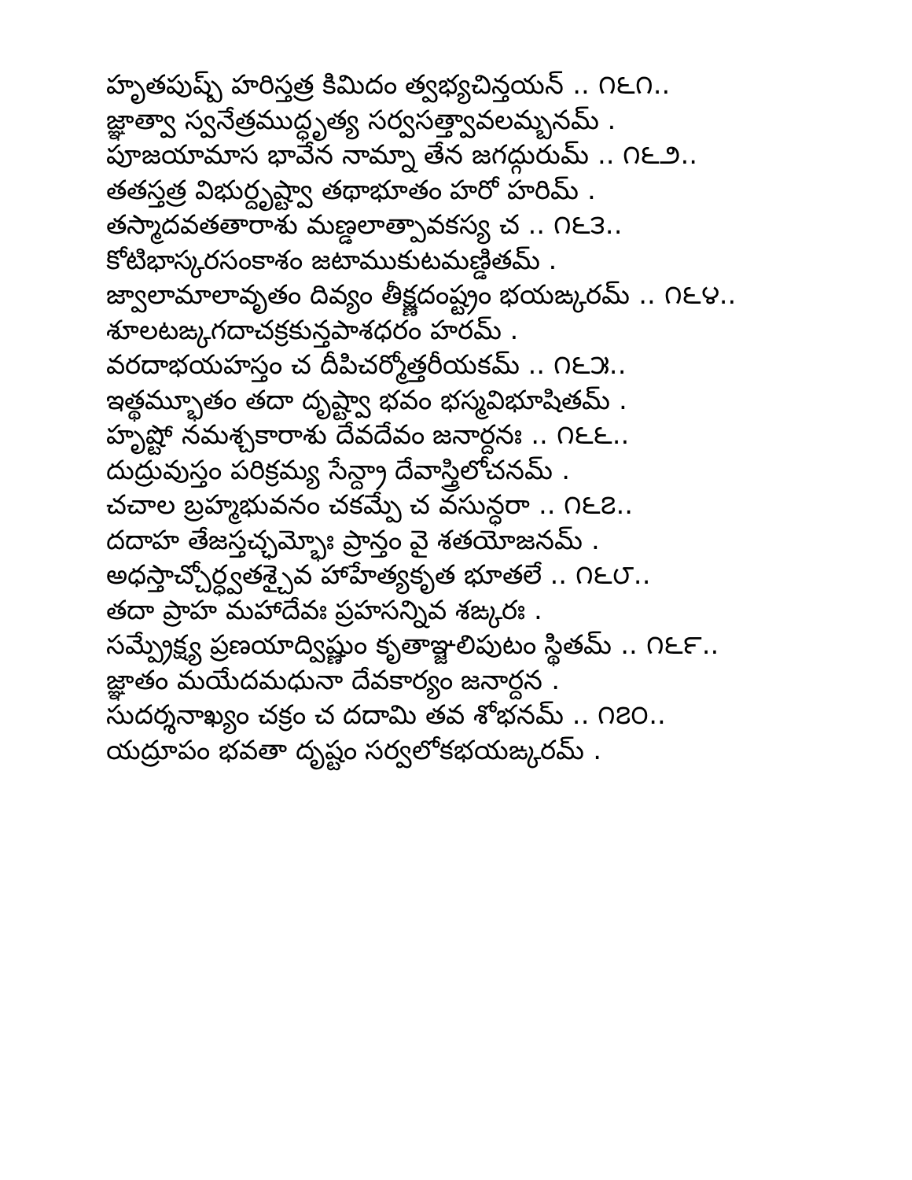హృతపుష్ప్ హరిస్తత్ర కిమిదం త్వభ్యచిన్తయన్ .. ౧౬౧..
జ్ఞాత్వా స్వనేత్రముద్ధృత్య సర్వసత్త్వావలమ్బనమ్ .
పూజయామాస భావేన నామ్నా తేన జగద్గురుమ్ .. ౧౬౨..
తతస్తత్ర విభుర్దృష్ట్వా తథాభూతం హరో హరిమ్ .
తస్మాదవతతారాశు మణ్డలాత్పావకస్య చ .. ౧౬౩..
కోటిభాస్కరసంకాశం జటాముకుటమణ్డితమ్ .
జ్వాలామాలావృతం దివ్యం తీక్ష్ణదంష్ట్రం భయఙ్కరమ్ .. ౧౬౪..
శూలటఙ్కగదాచక్రకున్తపాశధరం హరమ్ .
వరదాభయహస్తం చ దీపిచర్మోత్తరీయకమ్ .. ౧౬౫..
ఇత్థమ్భూతం తదా దృష్ట్వా భవం భస్మవిభూషితమ్ .
హృష్టో నమశ్చకారాశు దేవదేవం జనార్దనః .. ౧౬౬..
దుద్రువుస్తం పరిక్రమ్య సేన్ద్రా దేవాస్త్రిలోచనమ్ .
చచాల బ్రహ్మభువనం చకమ్పే చ వసున్ధరా .. ౧౬౭..
దదాహ తేజస్తచ్ఛమ్భోః ప్రాన్తం వై శతయోజనమ్ .
అధస్తాచ్చోర్ధ్వతశ్చైవ హాహేత్యకృత భూతలే .. ౧౬౮..
తదా ప్రాహ మహాదేవః ప్రహసన్నివ శఙ్కరః .
సమ్ప్రేక్ష్య ప్రణయాద్విష్ణుం కృతాఞ్జలిపుటం స్థితమ్ .. ౧౬౯..
జ్ఞాతం మయేదమధునా దేవకార్యం జనార్దన .
సుదర్శనాఖ్యం చక్రం చ దదామి తవ శోభనమ్ .. ౧౭౦..
యద్రూపం భవతా దృష్టం సర్వలోకభయఙ్కరమ్ .